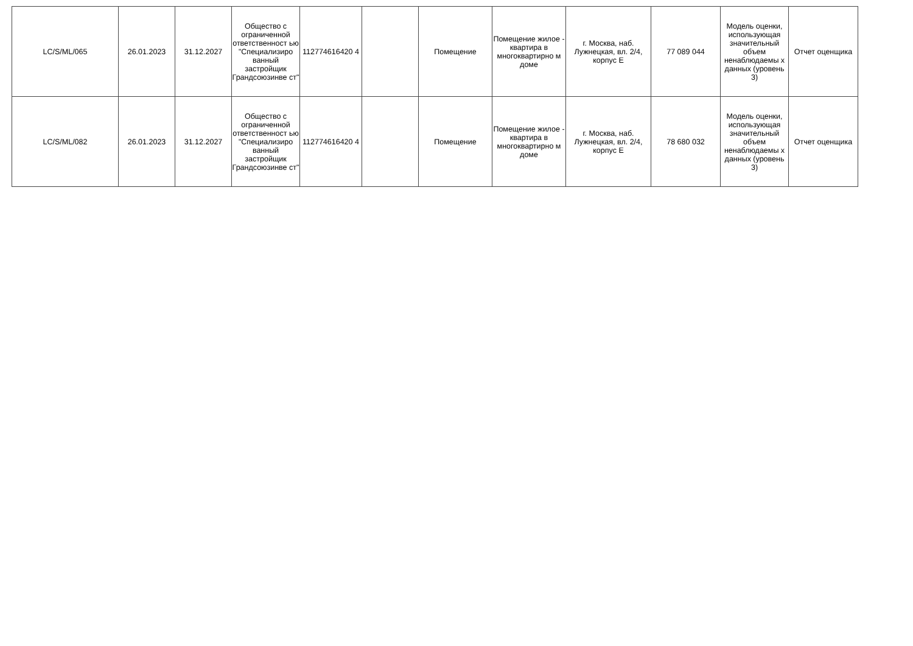| LC/S/ML/065 | 26.01.2023 | 31.12.2027 | Общество с ограниченной ответственност ью "Специализиро ванный застройщик Грандсоюзинве ст" | 112774616420 4 | | Помещение | Помещение жилое - квартира в многоквартирно м доме | г. Москва, наб. Лужнецкая, вл. 2/4, корпус Е | 77 089 044 | Модель оценки, использующая значительный объем ненаблюдаемы х данных (уровень 3) | Отчет оценщика |
| LC/S/ML/082 | 26.01.2023 | 31.12.2027 | Общество с ограниченной ответственност ью "Специализиро ванный застройщик Грандсоюзинве ст" | 112774616420 4 | | Помещение | Помещение жилое - квартира в многоквартирно м доме | г. Москва, наб. Лужнецкая, вл. 2/4, корпус Е | 78 680 032 | Модель оценки, использующая значительный объем ненаблюдаемы х данных (уровень 3) | Отчет оценщика |